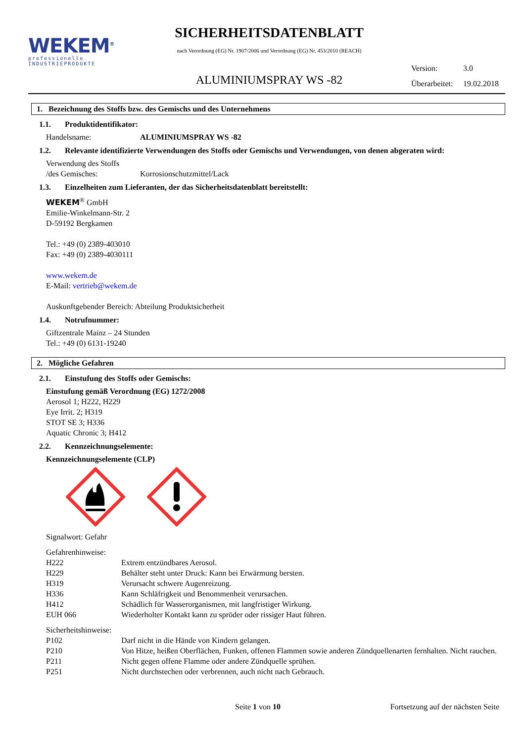WEKEM<sup>®</sup>
professionelle
INDUSTRIEPRODUKTE
SICHERHEITSDATENBLATT
nach Verordnung (EG) Nr. 1907/2006 und Verordnung (EG) Nr. 453/2010 (REACH)
ALUMINIUMSPRAY WS -82
Version: 3.0
Überarbeitet: 19.02.2018
1. Bezeichnung des Stoffs bzw. des Gemischs und des Unternehmens
1.1. Produktidentifikator:
Handelsname: ALUMINIUMSPRAY WS -82
1.2. Relevante identifizierte Verwendungen des Stoffs oder Gemischs und Verwendungen, von denen abgeraten wird:
Verwendung des Stoffs
/des Gemisches:
Korrosionschutzmittel/Lack
1.3. Einzelheiten zum Lieferanten, der das Sicherheitsdatenblatt bereitstellt:
WEKEM<sup>®</sup> GmbH
Emilie-Winkelmann-Str. 2
D-59192 Bergkamen
Tel.: +49 (0) 2389-403010
Fax: +49 (0) 2389-4030111
www.wekem.de
E-Mail: vertrieb@wekem.de
Auskunftgebender Bereich: Abteilung Produktsicherheit
1.4. Notrufnummer:
Giftzentrale Mainz – 24 Stunden
Tel.: +49 (0) 6131-19240
2. Mögliche Gefahren
2.1. Einstufung des Stoffs oder Gemischs:
Einstufung gemäß Verordnung (EG) 1272/2008
Aerosol 1; H222, H229
Eye Irrit. 2; H319
STOT SE 3; H336
Aquatic Chronic 3; H412
2.2. Kennzeichnungselemente:
Kennzeichnungselemente (CLP)
Signalwort: Gefahr
Gefahrenhinweise:
H222
Extrem entzündbares Aerosol.
H229
Behälter steht unter Druck: Kann bei Erwärmung bersten.
H319
Verursacht schwere Augenreizung.
H336
Kann Schläfrigkeit und Benommenheit verursachen.
H412
Schädlich für Wasserorganismen, mit langfristiger Wirkung.
EUH 066
Wiederholter Kontakt kann zu spröder oder rissiger Haut führen.
Sicherheitshinweise:
P102
Darf nicht in die Hände von Kindern gelangen.
P210 Von Hitze, heißen Oberflächen, Funken, offenen Flammen sowie anderen Zündquellenarten fernhalten. Nicht rauchen.
P211
Nicht gegen offene Flamme oder andere Zündquelle sprühen.
P251
Nicht durchstechen oder verbrennen, auch nicht nach Gebrauch.
Seite 1 von 10 Fortsetzung auf der nächsten Seite